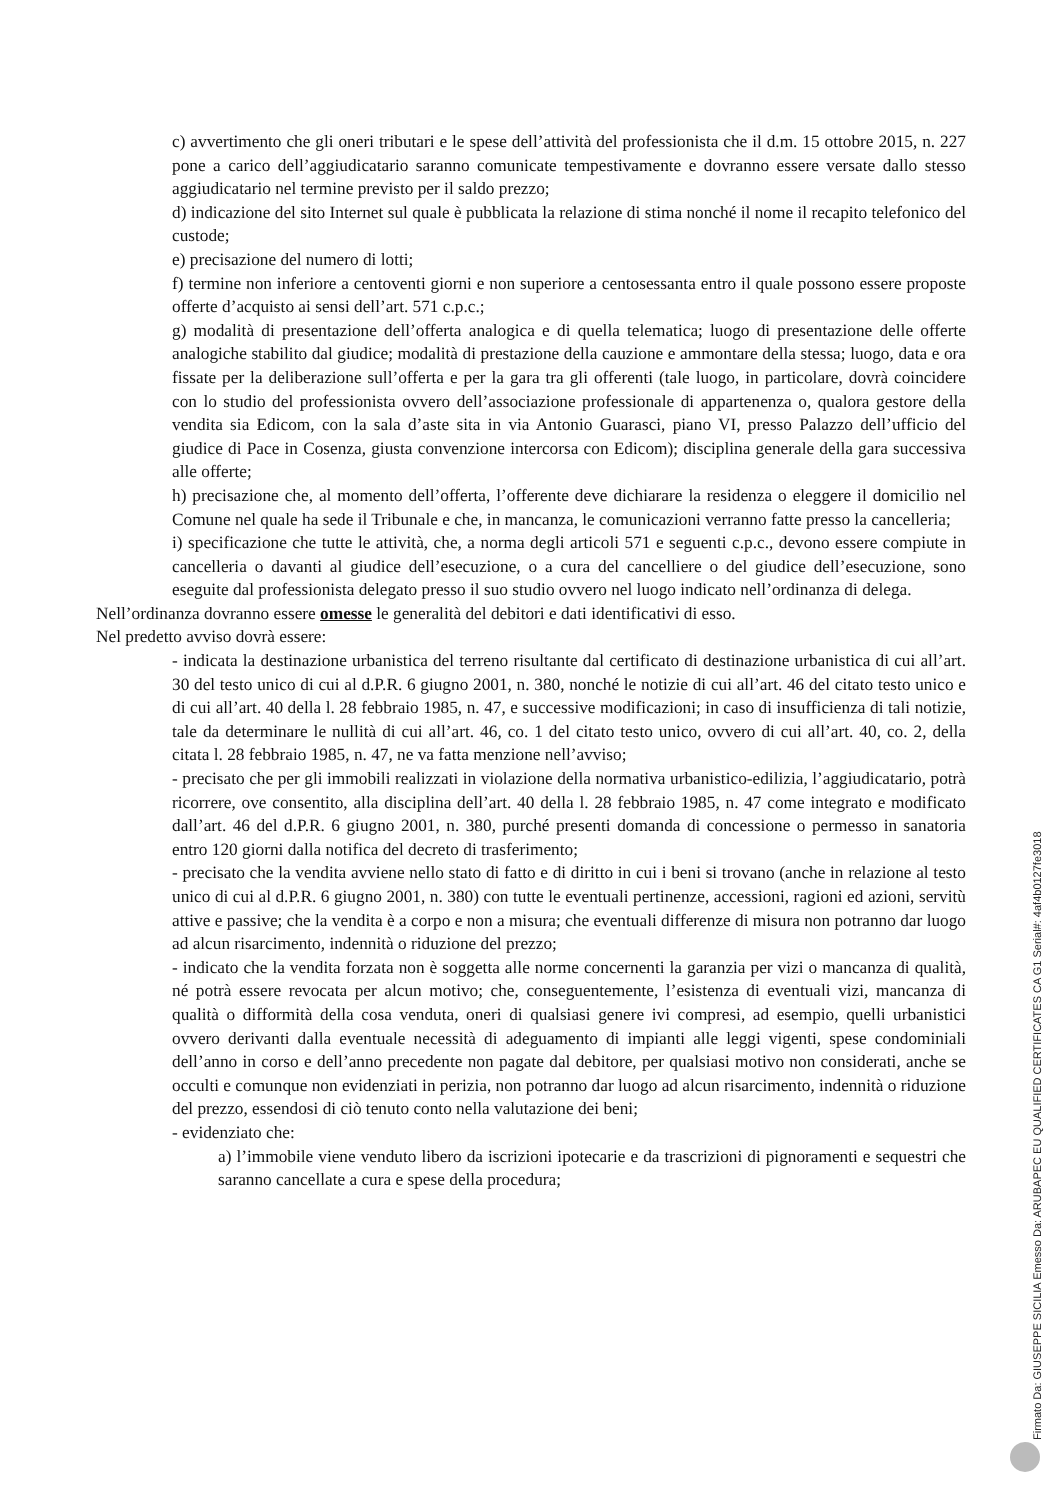c) avvertimento che gli oneri tributari e le spese dell’attività del professionista che il d.m. 15 ottobre 2015, n. 227 pone a carico dell’aggiudicatario saranno comunicate tempestivamente e dovranno essere versate dallo stesso aggiudicatario nel termine previsto per il saldo prezzo;
d) indicazione del sito Internet sul quale è pubblicata la relazione di stima nonché il nome il recapito telefonico del custode;
e) precisazione del numero di lotti;
f) termine non inferiore a centoventi giorni e non superiore a centosessanta entro il quale possono essere proposte offerte d’acquisto ai sensi dell’art. 571 c.p.c.;
g) modalità di presentazione dell’offerta analogica e di quella telematica; luogo di presentazione delle offerte analogiche stabilito dal giudice; modalità di prestazione della cauzione e ammontare della stessa; luogo, data e ora fissate per la deliberazione sull’offerta e per la gara tra gli offerenti (tale luogo, in particolare, dovrà coincidere con lo studio del professionista ovvero dell’associazione professionale di appartenenza o, qualora gestore della vendita sia Edicom, con la sala d’aste sita in via Antonio Guarasci, piano VI, presso Palazzo dell’ufficio del giudice di Pace in Cosenza, giusta convenzione intercorsa con Edicom); disciplina generale della gara successiva alle offerte;
h) precisazione che, al momento dell’offerta, l’offerente deve dichiarare la residenza o eleggere il domicilio nel Comune nel quale ha sede il Tribunale e che, in mancanza, le comunicazioni verranno fatte presso la cancelleria;
i) specificazione che tutte le attività, che, a norma degli articoli 571 e seguenti c.p.c., devono essere compiute in cancelleria o davanti al giudice dell’esecuzione, o a cura del cancelliere o del giudice dell’esecuzione, sono eseguite dal professionista delegato presso il suo studio ovvero nel luogo indicato nell’ordinanza di delega.
Nell’ordinanza dovranno essere omesse le generalità del debitori e dati identificativi di esso.
Nel predetto avviso dovrà essere:
- indicata la destinazione urbanistica del terreno risultante dal certificato di destinazione urbanistica di cui all’art. 30 del testo unico di cui al d.P.R. 6 giugno 2001, n. 380, nonché le notizie di cui all’art. 46 del citato testo unico e di cui all’art. 40 della l. 28 febbraio 1985, n. 47, e successive modificazioni; in caso di insufficienza di tali notizie, tale da determinare le nullità di cui all’art. 46, co. 1 del citato testo unico, ovvero di cui all’art. 40, co. 2, della citata l. 28 febbraio 1985, n. 47, ne va fatta menzione nell’avviso;
- precisato che per gli immobili realizzati in violazione della normativa urbanistico-edilizia, l’aggiudicatario, potrà ricorrere, ove consentito, alla disciplina dell’art. 40 della l. 28 febbraio 1985, n. 47 come integrato e modificato dall’art. 46 del d.P.R. 6 giugno 2001, n. 380, purché presenti domanda di concessione o permesso in sanatoria entro 120 giorni dalla notifica del decreto di trasferimento;
- precisato che la vendita avviene nello stato di fatto e di diritto in cui i beni si trovano (anche in relazione al testo unico di cui al d.P.R. 6 giugno 2001, n. 380) con tutte le eventuali pertinenze, accessioni, ragioni ed azioni, servitù attive e passive; che la vendita è a corpo e non a misura; che eventuali differenze di misura non potranno dar luogo ad alcun risarcimento, indennità o riduzione del prezzo;
- indicato che la vendita forzata non è soggetta alle norme concernenti la garanzia per vizi o mancanza di qualità, né potrà essere revocata per alcun motivo; che, conseguentemente, l’esistenza di eventuali vizi, mancanza di qualità o difformità della cosa venduta, oneri di qualsiasi genere ivi compresi, ad esempio, quelli urbanistici ovvero derivanti dalla eventuale necessità di adeguamento di impianti alle leggi vigenti, spese condominiali dell’anno in corso e dell’anno precedente non pagate dal debitore, per qualsiasi motivo non considerati, anche se occulti e comunque non evidenziati in perizia, non potranno dar luogo ad alcun risarcimento, indennità o riduzione del prezzo, essendosi di ciò tenuto conto nella valutazione dei beni;
- evidenziato che:
a) l’immobile viene venduto libero da iscrizioni ipotecarie e da trascrizioni di pignoramenti e sequestri che saranno cancellate a cura e spese della procedura;
Firmato Da: GIUSEPPE SICILIA Emesso Da: ARUBAPEC EU QUALIFIED CERTIFICATES CA G1 Serial#: 4af4b0127fe3018